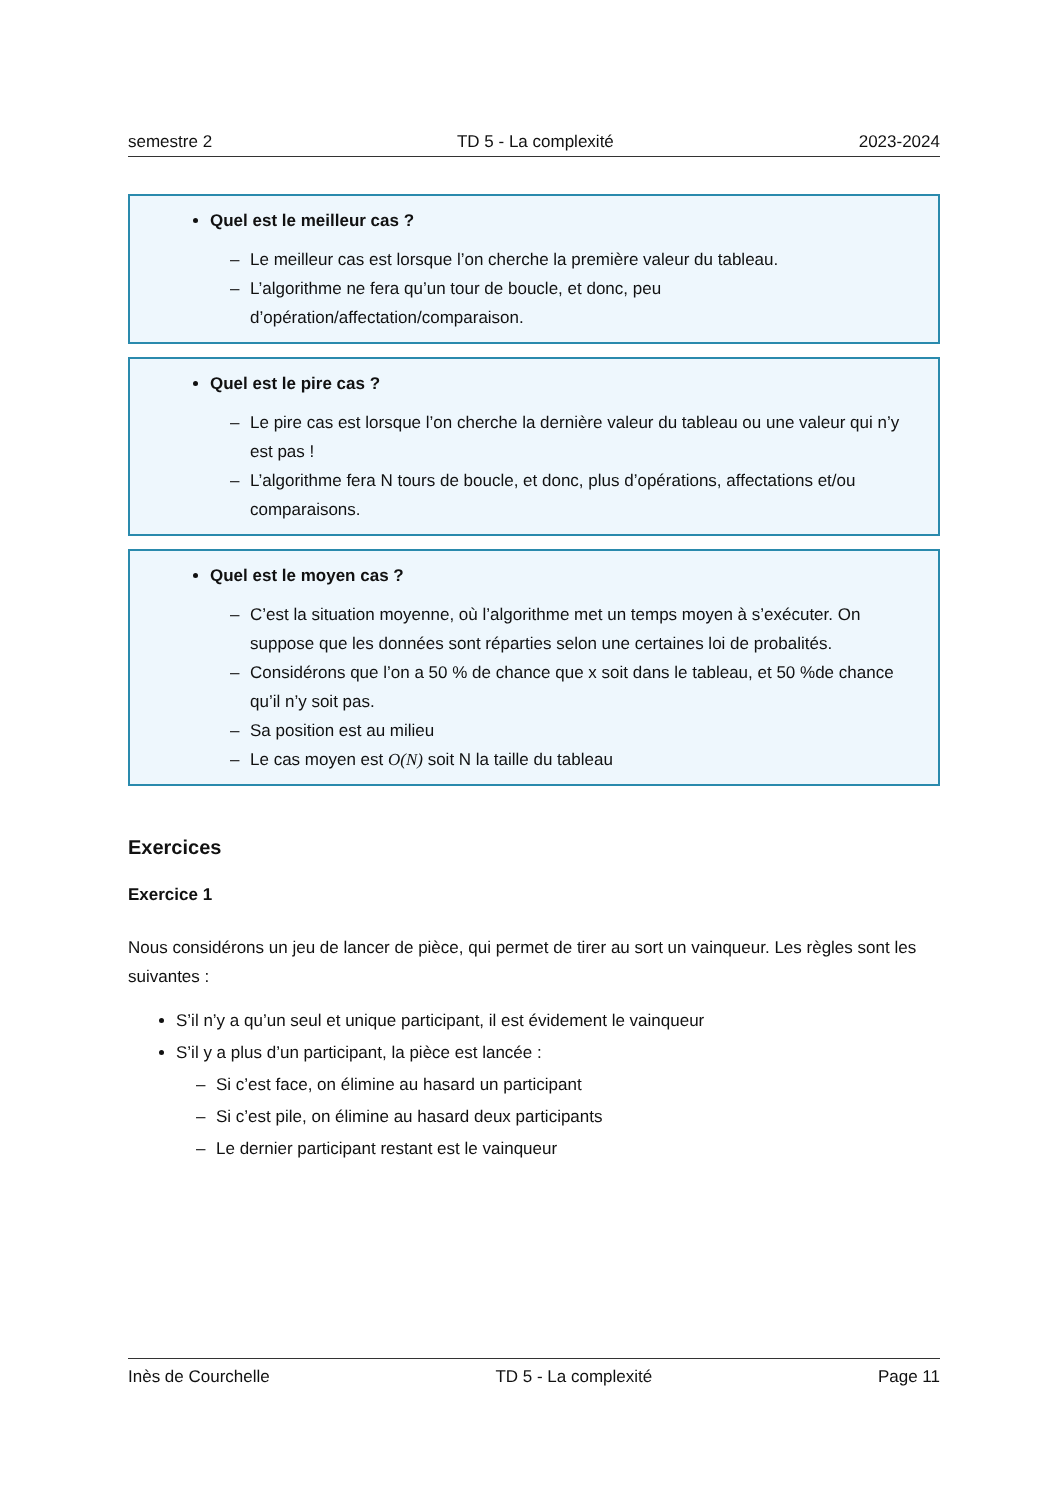semestre 2 TD 5 - La complexité 2023-2024
Quel est le meilleur cas ?
– Le meilleur cas est lorsque l’on cherche la première valeur du tableau.
– L’algorithme ne fera qu’un tour de boucle, et donc, peu d’opération/affectation/comparaison.
Quel est le pire cas ?
– Le pire cas est lorsque l’on cherche la dernière valeur du tableau ou une valeur qui n’y est pas !
– L’algorithme fera N tours de boucle, et donc, plus d’opérations, affectations et/ou comparaisons.
Quel est le moyen cas ?
– C’est la situation moyenne, où l’algorithme met un temps moyen à s’exécuter. On suppose que les données sont réparties selon une certaines loi de probalités.
– Considérons que l’on a 50 % de chance que x soit dans le tableau, et 50 %de chance qu’il n’y soit pas.
– Sa position est au milieu
– Le cas moyen est O(N) soit N la taille du tableau
Exercices
Exercice 1
Nous considérons un jeu de lancer de pièce, qui permet de tirer au sort un vainqueur. Les règles sont les suivantes :
S’il n’y a qu’un seul et unique participant, il est évidement le vainqueur
S’il y a plus d’un participant, la pièce est lancée :
– Si c’est face, on élimine au hasard un participant
– Si c’est pile, on élimine au hasard deux participants
– Le dernier participant restant est le vainqueur
Inès de Courchelle TD 5 - La complexité Page 11